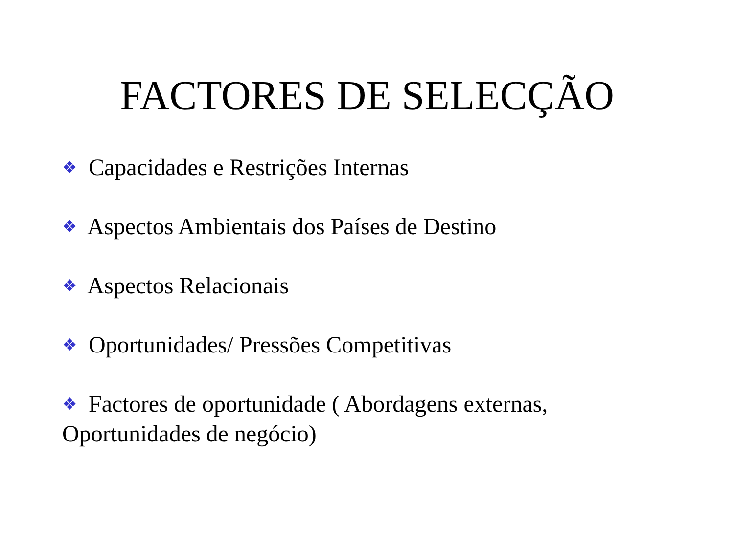FACTORES DE SELECÇÃO
❖ Capacidades e Restrições Internas
❖ Aspectos Ambientais dos Países de Destino
❖ Aspectos Relacionais
❖ Oportunidades/ Pressões Competitivas
❖ Factores de oportunidade ( Abordagens externas, Oportunidades de negócio)